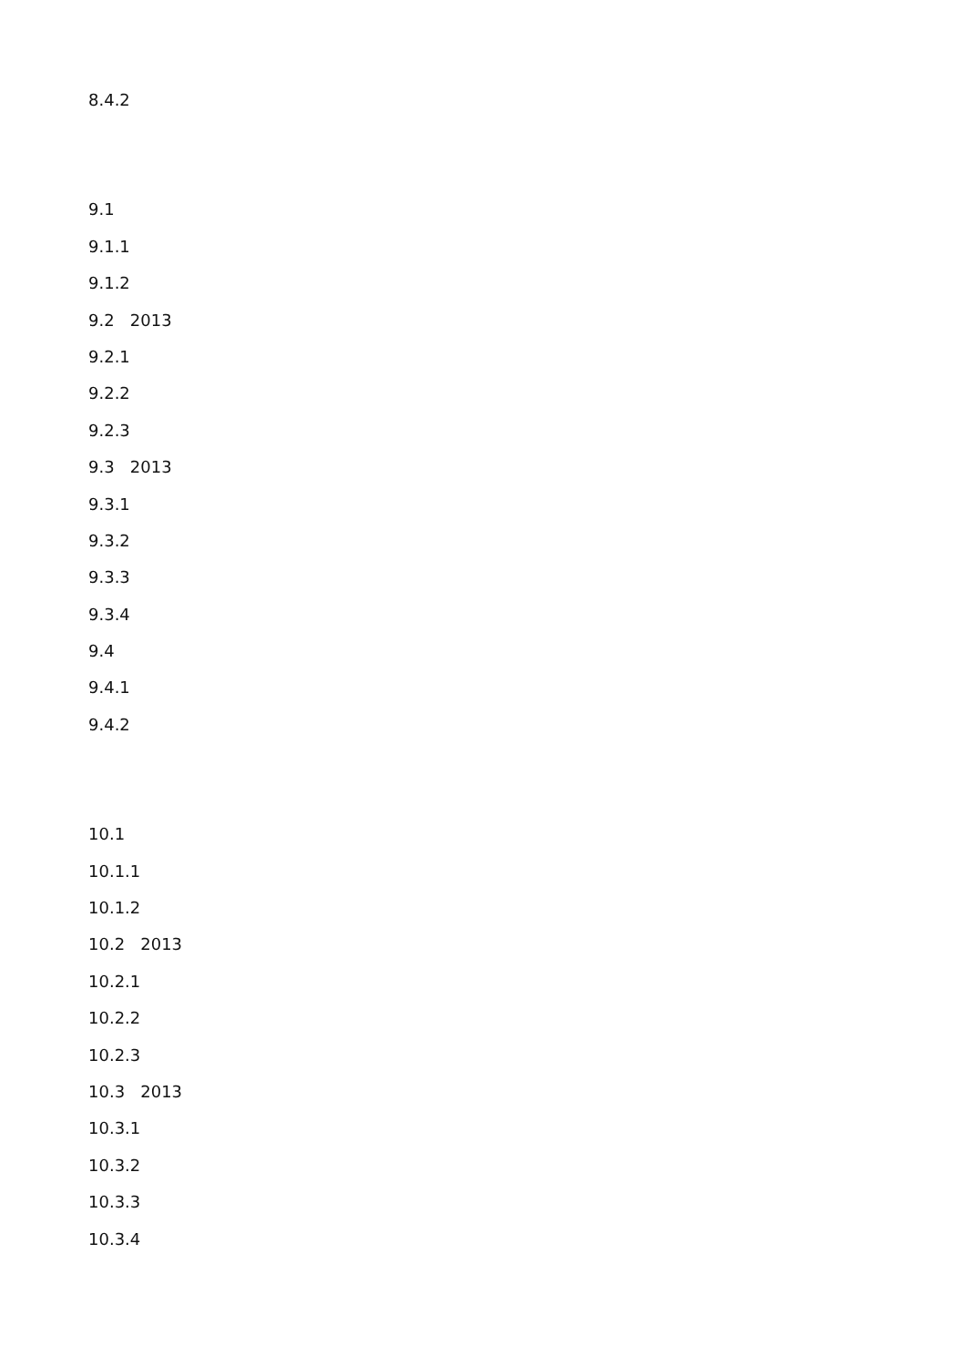8.4.2
9.1
9.1.1
9.1.2
9.2 2013
9.2.1
9.2.2
9.2.3
9.3 2013
9.3.1
9.3.2
9.3.3
9.3.4
9.4
9.4.1
9.4.2
10.1
10.1.1
10.1.2
10.2 2013
10.2.1
10.2.2
10.2.3
10.3 2013
10.3.1
10.3.2
10.3.3
10.3.4